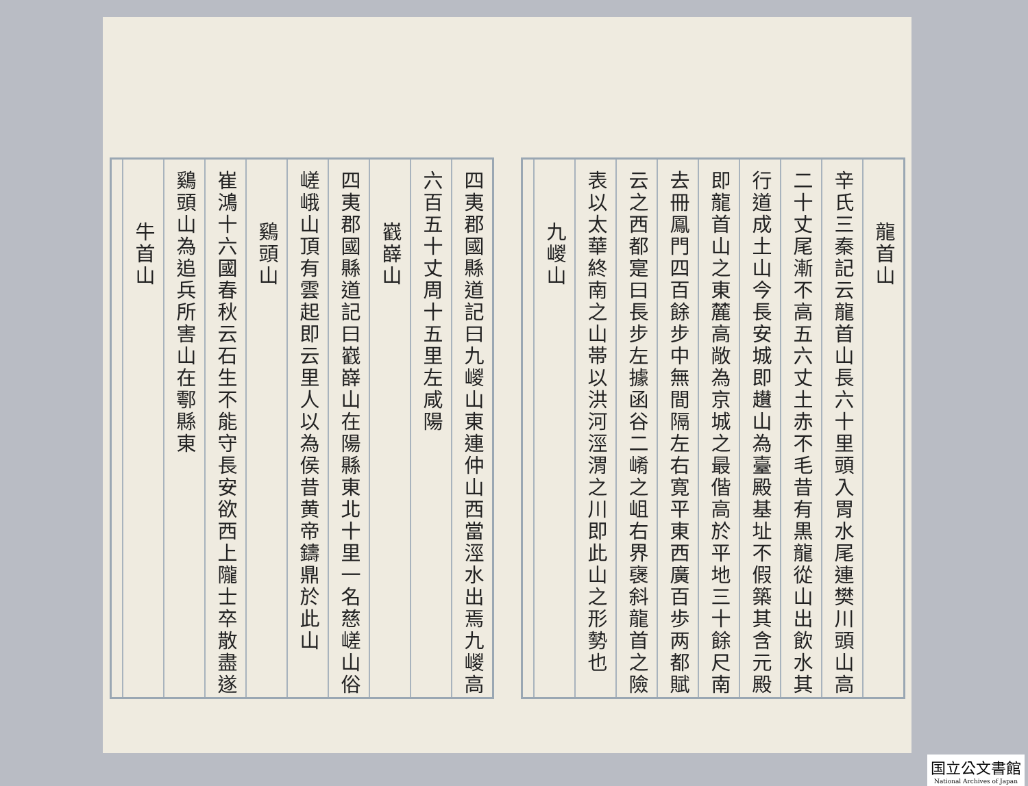龍首山
辛氏三秦記云龍首山長六十里頭入胃水尾連樊川頭山高
二十丈尾漸不高五六丈土赤不毛昔有黒龍從山出飲水其
行道成土山今長安城即䟎山為臺殿基址不假築其含元殿
即龍首山之東麓高敞為京城之最偕高於平地三十餘尺南
去冊鳳門四百餘步中無間隔左右寛平東西廣百歩两都賦
云之西都寔曰長步左據函谷二崤之岨右界襃斜龍首之險
表以太華終南之山帯以洪河涇渭之川即此山之形勢也
九嵕山
四夷郡國縣道記曰九嵕山東連仲山西當涇水出焉九嵕高
六百五十丈周十五里左咸陽
巀嶭山
四夷郡國縣道記曰巀嶭山在陽縣東北十里一名慈嵯山俗
嵯峨山頂有雲起即云里人以為侯昔黄帝鑄鼎於此山
鷄頭山
崔鴻十六國春秋云石生不能守長安欲西上隴士卒散盡遂
鷄頭山為追兵所害山在鄠縣東
牛首山
国立公文書館
National Archives of Japan